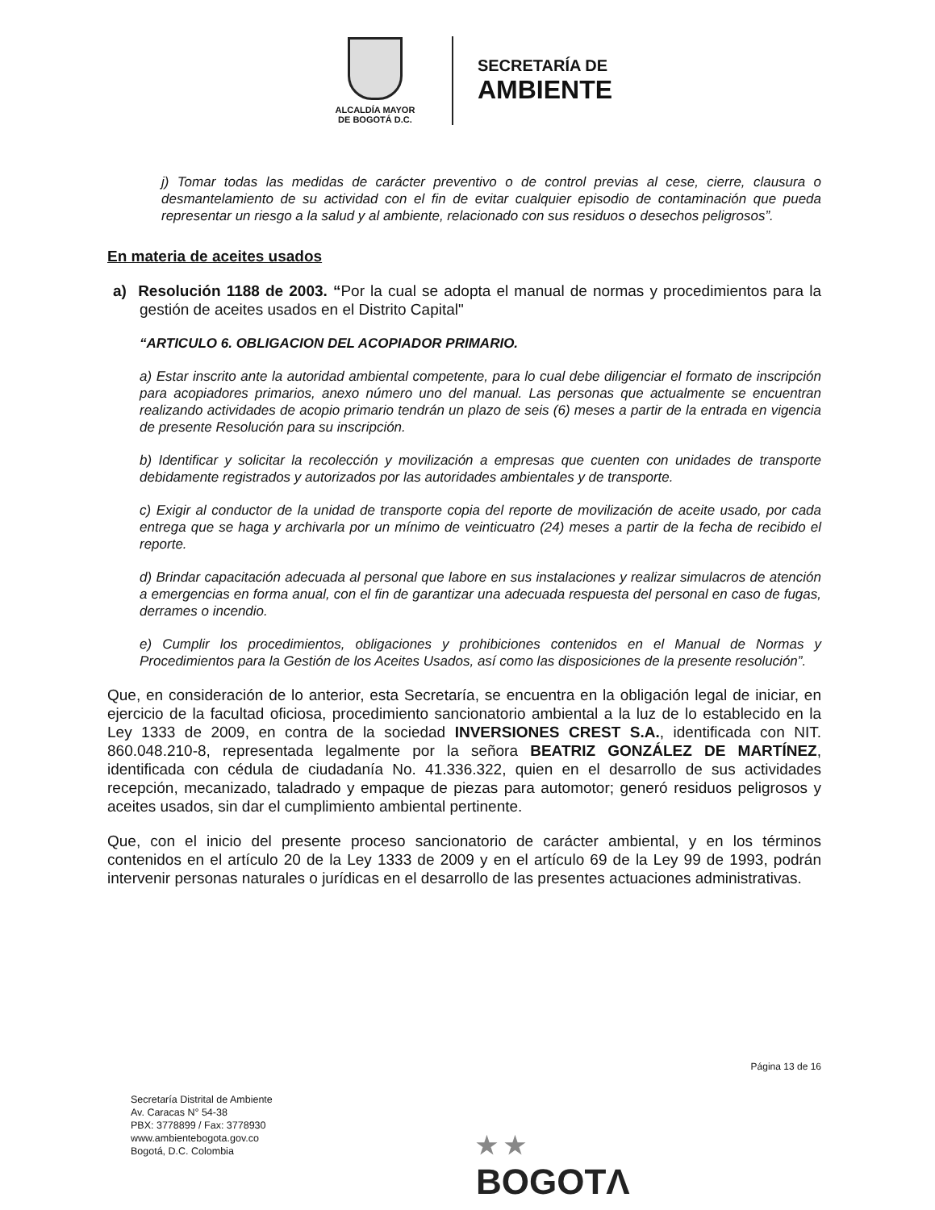ALCALDÍA MAYOR
DE BOGOTÁ D.C.
SECRETARÍA DE
AMBIENTE
j) Tomar todas las medidas de carácter preventivo o de control previas al cese, cierre, clausura o desmantelamiento de su actividad con el fin de evitar cualquier episodio de contaminación que pueda representar un riesgo a la salud y al ambiente, relacionado con sus residuos o desechos peligrosos”.
En materia de aceites usados
a) Resolución 1188 de 2003. “Por la cual se adopta el manual de normas y procedimientos para la gestión de aceites usados en el Distrito Capital"
“ARTICULO 6. OBLIGACION DEL ACOPIADOR PRIMARIO.
a) Estar inscrito ante la autoridad ambiental competente, para lo cual debe diligenciar el formato de inscripción para acopiadores primarios, anexo número uno del manual. Las personas que actualmente se encuentran realizando actividades de acopio primario tendrán un plazo de seis (6) meses a partir de la entrada en vigencia de presente Resolución para su inscripción.
b) Identificar y solicitar la recolección y movilización a empresas que cuenten con unidades de transporte debidamente registrados y autorizados por las autoridades ambientales y de transporte.
c) Exigir al conductor de la unidad de transporte copia del reporte de movilización de aceite usado, por cada entrega que se haga y archivarla por un mínimo de veinticuatro (24) meses a partir de la fecha de recibido el reporte.
d) Brindar capacitación adecuada al personal que labore en sus instalaciones y realizar simulacros de atención a emergencias en forma anual, con el fin de garantizar una adecuada respuesta del personal en caso de fugas, derrames o incendio.
e) Cumplir los procedimientos, obligaciones y prohibiciones contenidos en el Manual de Normas y Procedimientos para la Gestión de los Aceites Usados, así como las disposiciones de la presente resolución”.
Que, en consideración de lo anterior, esta Secretaría, se encuentra en la obligación legal de iniciar, en ejercicio de la facultad oficiosa, procedimiento sancionatorio ambiental a la luz de lo establecido en la Ley 1333 de 2009, en contra de la sociedad INVERSIONES CREST S.A., identificada con NIT. 860.048.210-8, representada legalmente por la señora BEATRIZ GONZÁLEZ DE MARTÍNEZ, identificada con cédula de ciudadanía No. 41.336.322, quien en el desarrollo de sus actividades recepción, mecanizado, taladrado y empaque de piezas para automotor; generó residuos peligrosos y aceites usados, sin dar el cumplimiento ambiental pertinente.
Que, con el inicio del presente proceso sancionatorio de carácter ambiental, y en los términos contenidos en el artículo 20 de la Ley 1333 de 2009 y en el artículo 69 de la Ley 99 de 1993, podrán intervenir personas naturales o jurídicas en el desarrollo de las presentes actuaciones administrativas.
Página 13 de 16
Secretaría Distrital de Ambiente
Av. Caracas N° 54-38
PBX: 3778899 / Fax: 3778930
www.ambientebogota.gov.co
Bogotá, D.C. Colombia
★ ★
BOGOTΛ